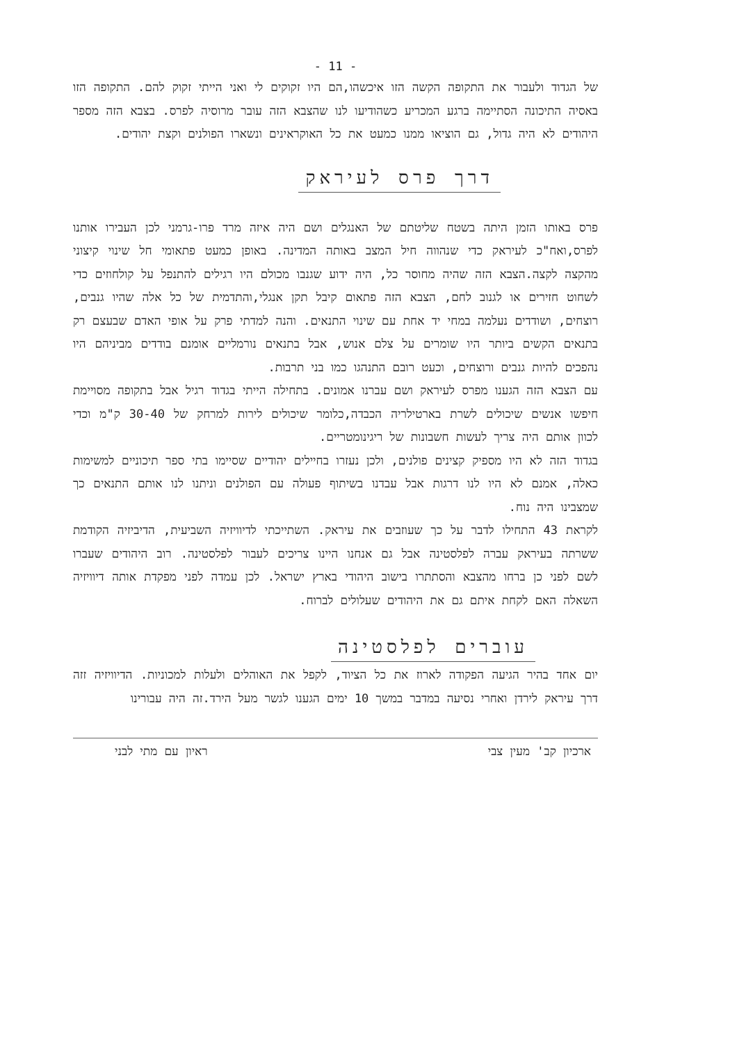- 11 -
של הגדוד ולעבור את התקופה הקשה הזו איכשהו,הם היו זקוקים לי ואני הייתי זקוק להם. התקופה הזו באסיה התיכונה הסתיימה ברגע המכריע כשהודיעו לנו שהצבא הזה עובר מרוסיה לפרס. בצבא הזה מספר היהודים לא היה גדול, גם הוציאו ממנו כמעט את כל האוקראינים ונשארו הפולנים וקצת יהודים.
דרך פרס לעיראק
פרס באותו הזמן היתה בשטח שליטתם של האנגלים ושם היה איזה מרד פרו-גרמני לכן העבירו אותנו לפרס,ואח"כ לעיראק כדי שנהווה חיל המצב באותה המדינה. באופן כמעט פתאומי חל שינוי קיצוני מהקצה לקצה.הצבא הזה שהיה מחוסר כל, היה ידוע שגנבו מכולם היו רגילים להתנפל על קולחוזים כדי לשחוט חזירים או לגנוב לחם, הצבא הזה פתאום קיבל תקן אנגלי,והתדמית של כל אלה שהיו גנבים, רוצחים, ושודדים נעלמה במחי יד אחת עם שינוי התנאים. והנה למדתי פרק על אופי האדם שבעצם רק בתנאים הקשים ביותר היו שומרים על צלם אנוש, אבל בתנאים נורמליים אומנם בודדים מביניהם היו נהפכים להיות גנבים ורוצחים, וכעט רובם התנהגו כמו בני תרבות.
עם הצבא הזה הגענו מפרס לעיראק ושם עברנו אמונים. בתחילה הייתי בגדוד רגיל אבל בתקופה מסויימת חיפשו אנשים שיכולים לשרת בארטילריה הכבדה,כלומר שיכולים לירות למרחק של 30-40 ק"מ וכדי לכוון אותם היה צריך לעשות חשבונות של ריגינומטריים.
בגדוד הזה לא היו מספיק קצינים פולנים, ולכן נעזרו בחיילים יהודיים שסיימו בתי ספר תיכוניים למשימות כאלה, אמנם לא היו לנו דרגות אבל עבדנו בשיתוף פעולה עם הפולנים וניתנו לנו אותם התנאים כך שמצבינו היה נוח.
לקראת 43 התחילו לדבר על כך שעוזבים את עיראק. השתייכתי לדיוויזיה השביעית, הדיביזיה הקודמת ששרתה בעיראק עברה לפלסטינה אבל גם אנחנו היינו צריכים לעבור לפלסטינה. רוב היהודים שעברו לשם לפני כן ברחו מהצבא והסתתרו בישוב היהודי בארץ ישראל. לכן עמדה לפני מפקדת אותה דיוויזיה השאלה האם לקחת איתם גם את היהודים שעלולים לברוח.
עוברים לפלסטינה
יום אחד בהיר הגיעה הפקודה לארוז את כל הציוד, לקפל את האוהלים ולעלות למכוניות. הדיוויזיה זזה דרך עיראק לירדן ואחרי נסיעה במדבר במשך 10 ימים הגענו לגשר מעל הירד.זה היה עבורינו
ארכיון קב' מעין צבי ראיון עם מתי לבני